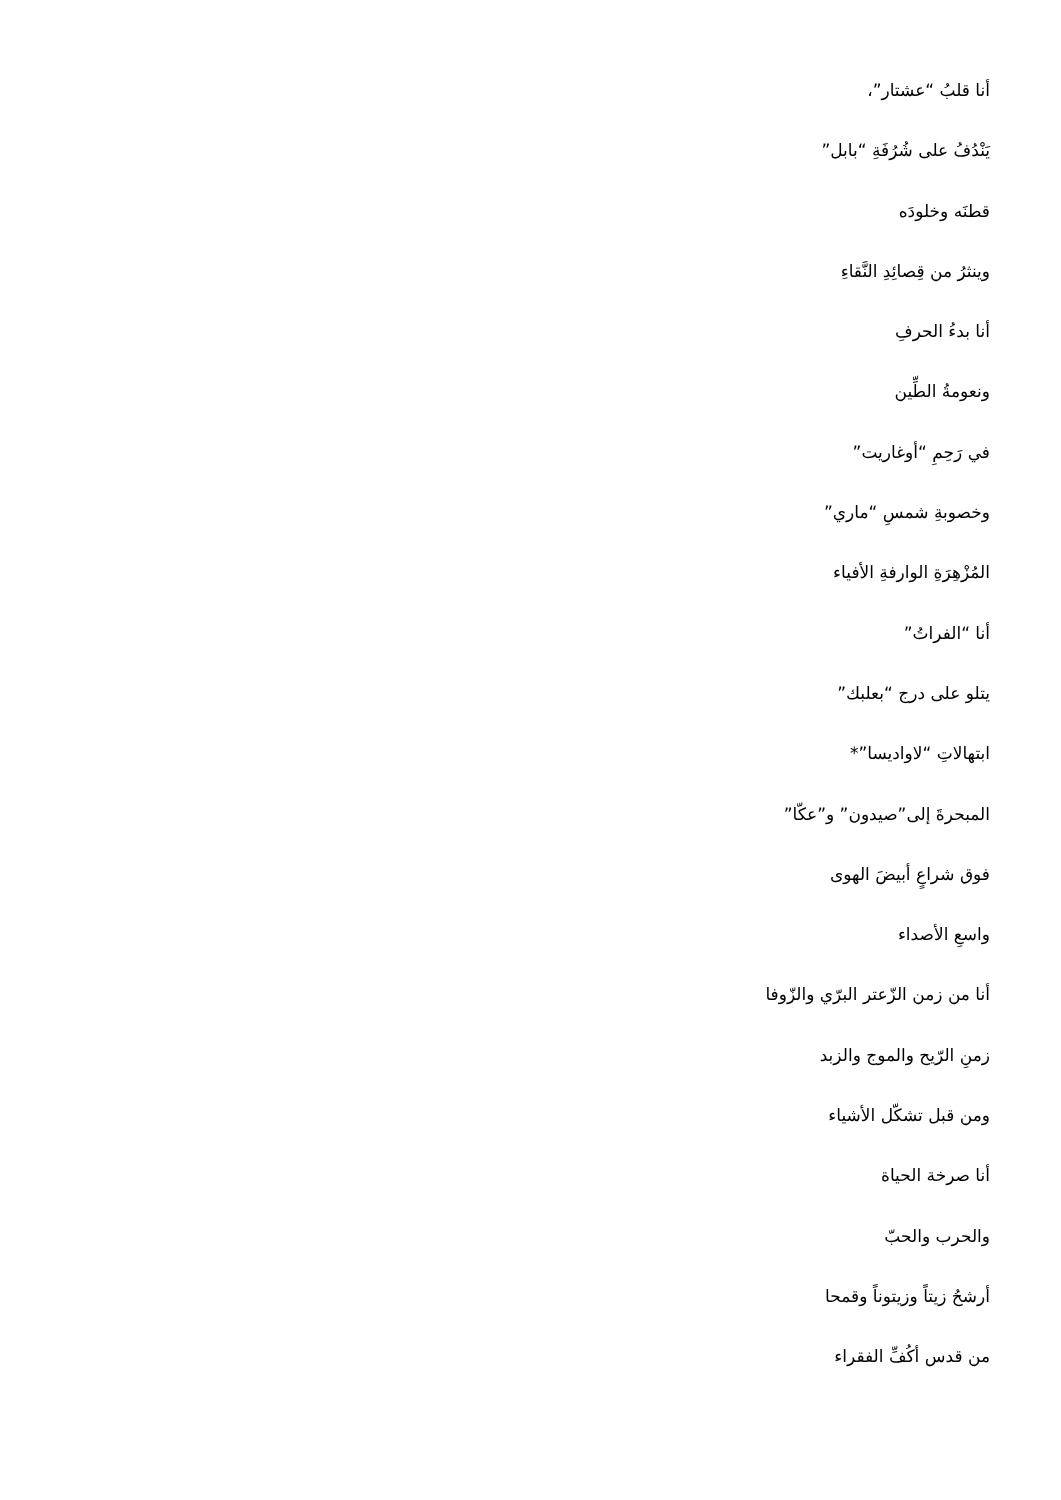أنا قلبُ “عشتار”،
يَنْدُفُ على شُرُفَةِ “بابل”
قطنَه وخلودَه
وينثرُ من قِصائِدِ النَّقاءِ
أنا بدءُ الحرفِ
ونعومةُ الطِّين
في رَحِمِ “أوغاريت”
وخصوبةِ شمسِ “ماري”
المُزْهِرَةِ الوارفةِ الأفياء
أنا “الفراتُ”
يتلو على درج “بعلبك”
ابتهالاتِ “لاواديسا”*
المبحرةَ إلى”صيدون” و”عكّا”
فوق شراعٍ أبيضَ الهوى
واسعِ الأصداء
أنا من زمن الزّعتر البرّي والزّوفا
زمنِ الرّيح والموج والزبد
ومن قبل تشكّل الأشياء
أنا صرخة الحياة
والحرب والحبّ
أرشحُ زيتاً وزيتوناً وقمحا
من قدس أكُفِّ الفقراء